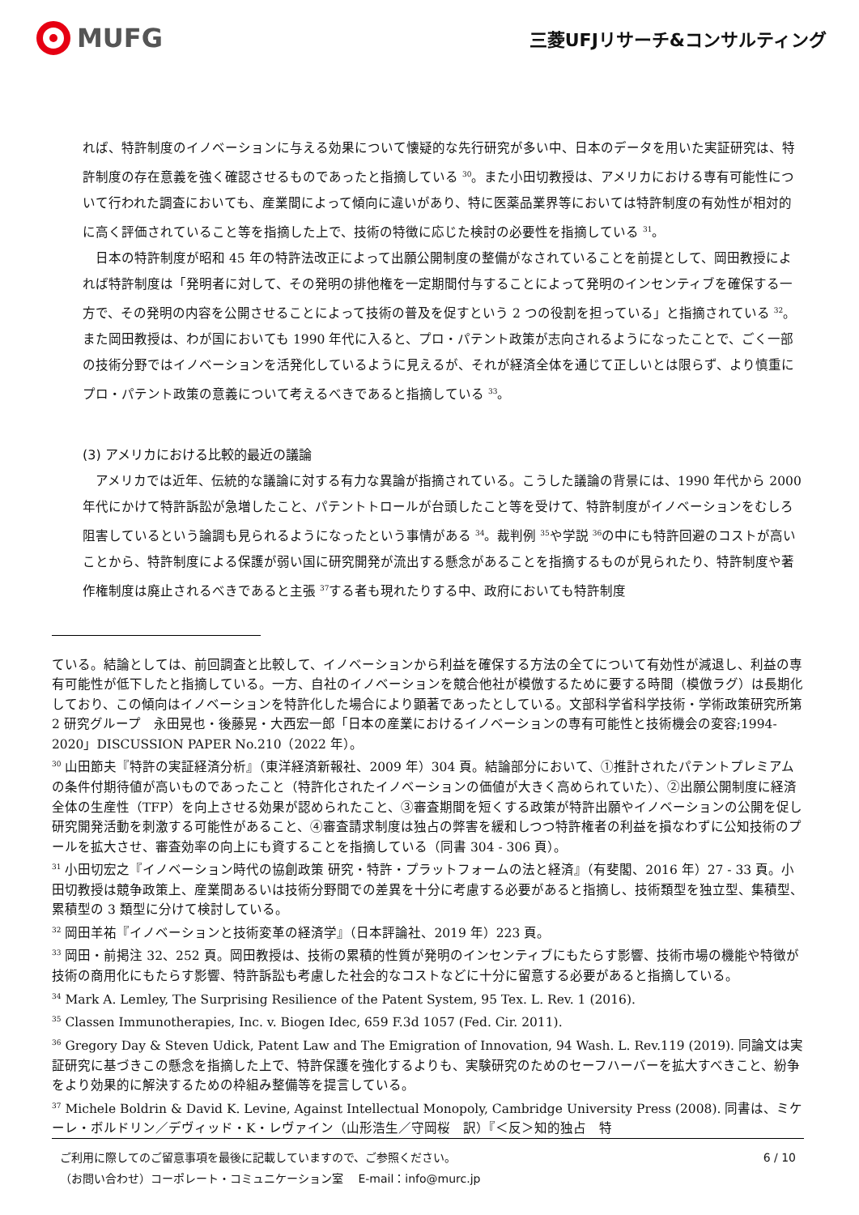MUFG
三菱UFJリサーチ&コンサルティング
れば、特許制度のイノベーションに与える効果について懐疑的な先行研究が多い中、日本のデータを用いた実証研究は、特許制度の存在意義を強く確認させるものであったと指摘している <sup>30</sup>。また小田切教授は、アメリカにおける専有可能性について行われた調査においても、産業間によって傾向に違いがあり、特に医薬品業界等においては特許制度の有効性が相対的に高く評価されていること等を指摘した上で、技術の特徴に応じた検討の必要性を指摘している <sup>31</sup>。
　日本の特許制度が昭和 45 年の特許法改正によって出願公開制度の整備がなされていることを前提として、岡田教授によれば特許制度は「発明者に対して、その発明の排他権を一定期間付与することによって発明のインセンティブを確保する一方で、その発明の内容を公開させることによって技術の普及を促すという 2 つの役割を担っている」と指摘されている <sup>32</sup>。また岡田教授は、わが国においても 1990 年代に入ると、プロ・パテント政策が志向されるようになったことで、ごく一部の技術分野ではイノベーションを活発化しているように見えるが、それが経済全体を通じて正しいとは限らず、より慎重にプロ・パテント政策の意義について考えるべきであると指摘している <sup>33</sup>。
(3) アメリカにおける比較的最近の議論
　アメリカでは近年、伝統的な議論に対する有力な異論が指摘されている。こうした議論の背景には、1990 年代から 2000 年代にかけて特許訴訟が急増したこと、パテントトロールが台頭したこと等を受けて、特許制度がイノベーションをむしろ阻害しているという論調も見られるようになったという事情がある <sup>34</sup>。裁判例 <sup>35</sup>や学説 <sup>36</sup>の中にも特許回避のコストが高いことから、特許制度による保護が弱い国に研究開発が流出する懸念があることを指摘するものが見られたり、特許制度や著作権制度は廃止されるべきであると主張 <sup>37</sup>する者も現れたりする中、政府においても特許制度
ている。結論としては、前回調査と比較して、イノベーションから利益を確保する方法の全てについて有効性が減退し、利益の専有可能性が低下したと指摘している。一方、自社のイノベーションを競合他社が模倣するために要する時間（模倣ラグ）は長期化しており、この傾向はイノベーションを特許化した場合により顕著であったとしている。文部科学省科学技術・学術政策研究所第 2 研究グループ　永田晃也・後藤晃・大西宏一郎「日本の産業におけるイノベーションの専有可能性と技術機会の変容;1994-2020」DISCUSSION PAPER No.210（2022 年）。
<sup>30</sup> 山田節夫『特許の実証経済分析』（東洋経済新報社、2009 年）304 頁。結論部分において、①推計されたパテントプレミアムの条件付期待値が高いものであったこと（特許化されたイノベーションの価値が大きく高められていた）、②出願公開制度に経済全体の生産性（TFP）を向上させる効果が認められたこと、③審査期間を短くする政策が特許出願やイノベーションの公開を促し研究開発活動を刺激する可能性があること、④審査請求制度は独占の弊害を緩和しつつ特許権者の利益を損なわずに公知技術のプールを拡大させ、審査効率の向上にも資することを指摘している（同書 304 - 306 頁）。
<sup>31</sup> 小田切宏之『イノベーション時代の協創政策 研究・特許・プラットフォームの法と経済』（有斐閣、2016 年）27 - 33 頁。小田切教授は競争政策上、産業間あるいは技術分野間での差異を十分に考慮する必要があると指摘し、技術類型を独立型、集積型、累積型の 3 類型に分けて検討している。
<sup>32</sup> 岡田羊祐『イノベーションと技術変革の経済学』（日本評論社、2019 年）223 頁。
<sup>33</sup> 岡田・前掲注 32、252 頁。岡田教授は、技術の累積的性質が発明のインセンティブにもたらす影響、技術市場の機能や特徴が技術の商用化にもたらす影響、特許訴訟も考慮した社会的なコストなどに十分に留意する必要があると指摘している。
<sup>34</sup> Mark A. Lemley, The Surprising Resilience of the Patent System, 95 Tex. L. Rev. 1 (2016).
<sup>35</sup> Classen Immunotherapies, Inc. v. Biogen Idec, 659 F.3d 1057 (Fed. Cir. 2011).
<sup>36</sup> Gregory Day & Steven Udick, Patent Law and The Emigration of Innovation, 94 Wash. L. Rev.119 (2019). 同論文は実証研究に基づきこの懸念を指摘した上で、特許保護を強化するよりも、実験研究のためのセーフハーバーを拡大すべきこと、紛争をより効果的に解決するための枠組み整備等を提言している。
<sup>37</sup> Michele Boldrin & David K. Levine, Against Intellectual Monopoly, Cambridge University Press (2008). 同書は、ミケーレ・ボルドリン／デヴィッド・K・レヴァイン（山形浩生／守岡桜　訳）『＜反＞知的独占　特
ご利用に際してのご留意事項を最後に記載していますので、ご参照ください。
（お問い合わせ）コーポレート・コミュニケーション室　 E-mail：info@murc.jp
6 / 10